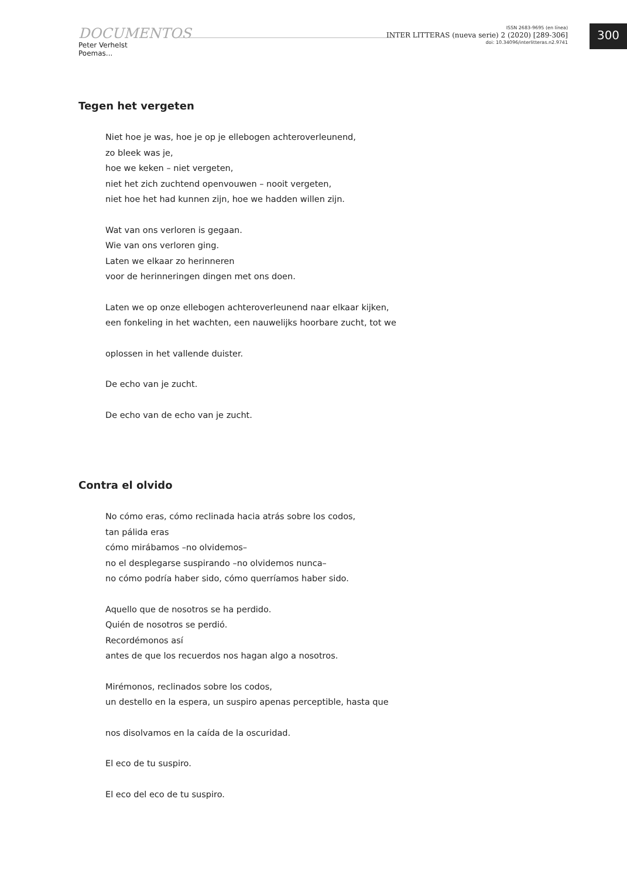DOCUMENTOS
Peter Verhelst
Poemas...
ISSN 2683-9695 (en línea)
INTER LITTERAS (nueva serie) 2 (2020) [289-306]
doi: 10.34096/interlitteras.n2.9741
300
Tegen het vergeten
Niet hoe je was, hoe je op je ellebogen achteroverleunend,
zo bleek was je,
hoe we keken – niet vergeten,
niet het zich zuchtend openvouwen – nooit vergeten,
niet hoe het had kunnen zijn, hoe we hadden willen zijn.
Wat van ons verloren is gegaan.
Wie van ons verloren ging.
Laten we elkaar zo herinneren
voor de herinneringen dingen met ons doen.
Laten we op onze ellebogen achteroverleunend naar elkaar kijken,
een fonkeling in het wachten, een nauwelijks hoorbare zucht, tot we
oplossen in het vallende duister.
De echo van je zucht.
De echo van de echo van je zucht.
Contra el olvido
No cómo eras, cómo reclinada hacia atrás sobre los codos,
tan pálida eras
cómo mirábamos –no olvidemos–
no el desplegarse suspirando –no olvidemos nunca–
no cómo podría haber sido, cómo querríamos haber sido.
Aquello que de nosotros se ha perdido.
Quién de nosotros se perdió.
Recordémonos así
antes de que los recuerdos nos hagan algo a nosotros.
Mirémonos, reclinados sobre los codos,
un destello en la espera, un suspiro apenas perceptible, hasta que
nos disolvamos en la caída de la oscuridad.
El eco de tu suspiro.
El eco del eco de tu suspiro.